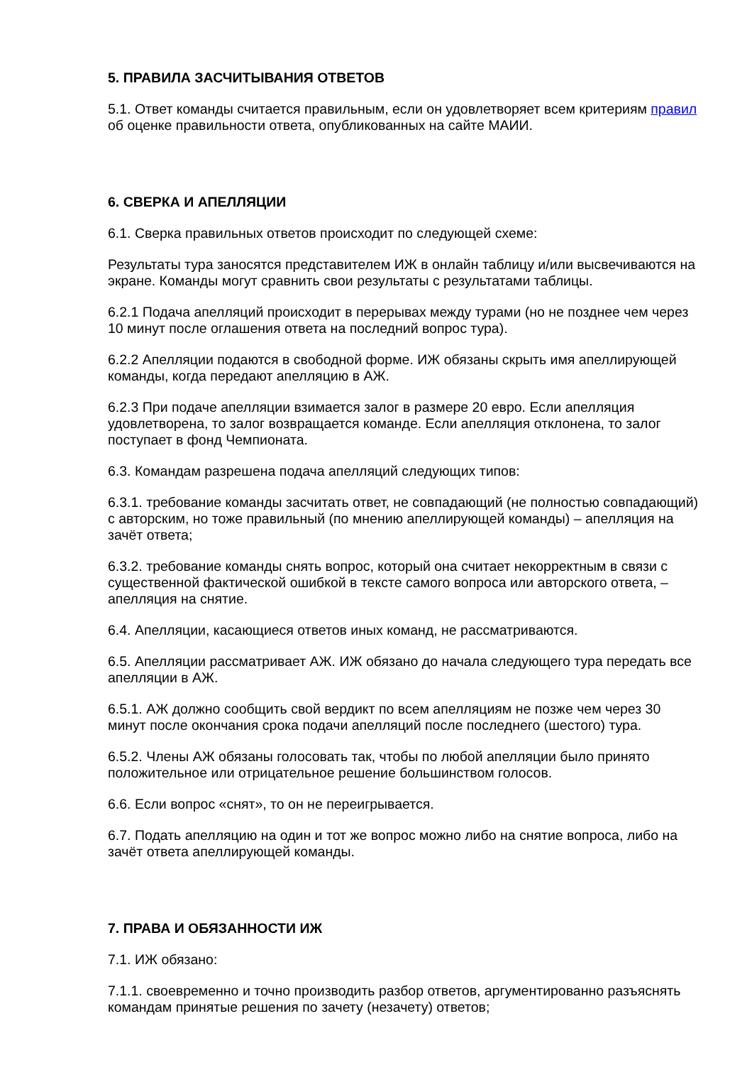5. ПРАВИЛА ЗАСЧИТЫВАНИЯ ОТВЕТОВ
5.1. Ответ команды считается правильным, если он удовлетворяет всем критериям правил об оценке правильности ответа, опубликованных на сайте МАИИ.
6. СВЕРКА И АПЕЛЛЯЦИИ
6.1. Сверка правильных ответов происходит по следующей схеме:
Результаты тура заносятся представителем ИЖ в онлайн таблицу и/или высвечиваются на экране. Команды могут сравнить свои результаты с результатами таблицы.
6.2.1 Подача апелляций происходит в перерывах между турами (но не позднее чем через 10 минут после оглашения ответа на последний вопрос тура).
6.2.2 Апелляции подаются в свободной форме. ИЖ обязаны скрыть имя апеллирующей команды, когда передают апелляцию в АЖ.
6.2.3 При подаче апелляции взимается залог в размере 20 евро. Если апелляция удовлетворена, то залог возвращается команде. Если апелляция отклонена, то залог поступает в фонд Чемпионата.
6.3. Командам разрешена подача апелляций следующих типов:
6.3.1. требование команды засчитать ответ, не совпадающий (не полностью совпадающий) с авторским, но тоже правильный (по мнению апеллирующей команды) – апелляция на зачёт ответа;
6.3.2. требование команды снять вопрос, который она считает некорректным в связи с существенной фактической ошибкой в тексте самого вопроса или авторского ответа, – апелляция на снятие.
6.4. Апелляции, касающиеся ответов иных команд, не рассматриваются.
6.5. Апелляции рассматривает АЖ. ИЖ обязано до начала следующего тура передать все апелляции в АЖ.
6.5.1. АЖ должно сообщить свой вердикт по всем апелляциям не позже чем через 30 минут после окончания срока подачи апелляций после последнего (шестого) тура.
6.5.2. Члены АЖ обязаны голосовать так, чтобы по любой апелляции было принято положительное или отрицательное решение большинством голосов.
6.6. Если вопрос «снят», то он не переигрывается.
6.7. Подать апелляцию на один и тот же вопрос можно либо на снятие вопроса, либо на зачёт ответа апеллирующей команды.
7. ПРАВА И ОБЯЗАННОСТИ ИЖ
7.1. ИЖ обязано:
7.1.1. своевременно и точно производить разбор ответов, аргументированно разъяснять командам принятые решения по зачету (незачету) ответов;